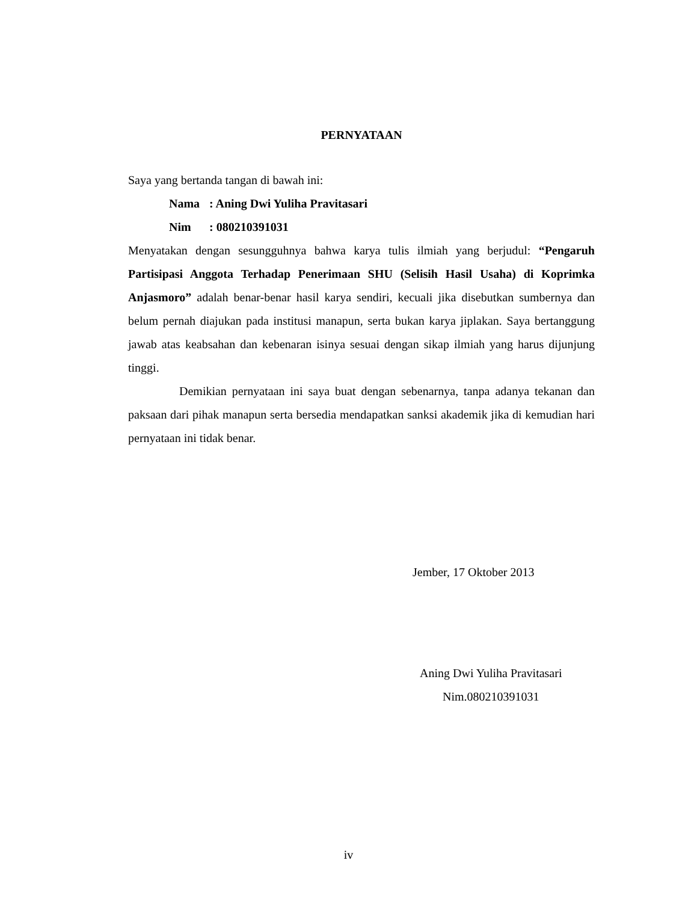PERNYATAAN
Saya yang bertanda tangan di bawah ini:
Nama: Aning Dwi Yuliha Pravitasari
Nim: 080210391031
Menyatakan dengan sesungguhnya bahwa karya tulis ilmiah yang berjudul: “Pengaruh Partisipasi Anggota Terhadap Penerimaan SHU (Selisih Hasil Usaha) di Koprimka Anjasmoro” adalah benar-benar hasil karya sendiri, kecuali jika disebutkan sumbernya dan belum pernah diajukan pada institusi manapun, serta bukan karya jiplakan. Saya bertanggung jawab atas keabsahan dan kebenaran isinya sesuai dengan sikap ilmiah yang harus dijunjung tinggi.
Demikian pernyataan ini saya buat dengan sebenarnya, tanpa adanya tekanan dan paksaan dari pihak manapun serta bersedia mendapatkan sanksi akademik jika di kemudian hari pernyataan ini tidak benar.
Jember, 17 Oktober 2013
Aning Dwi Yuliha Pravitasari
Nim.080210391031
iv